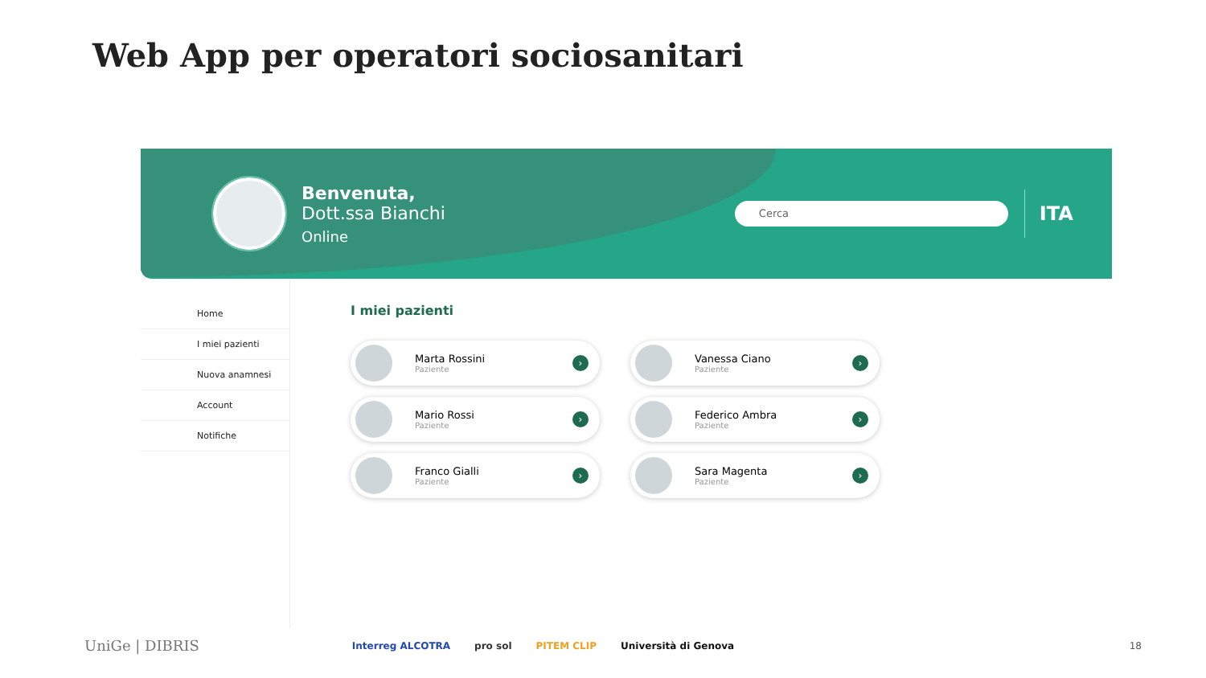Web App per operatori sociosanitari
Benvenuta,
Dott.ssa Bianchi
Online
Cerca
ITA
Home
I miei pazienti
Nuova anamnesi
Account
Notifiche
I miei pazienti
Marta Rossini
Paziente
›
Vanessa Ciano
Paziente
›
Mario Rossi
Paziente
›
Federico Ambra
Paziente
›
Franco Gialli
Paziente
›
Sara Magenta
Paziente
›
UniGe | DIBRIS
Interreg ALCOTRA pro sol PITEM CLIP Università di Genova
18